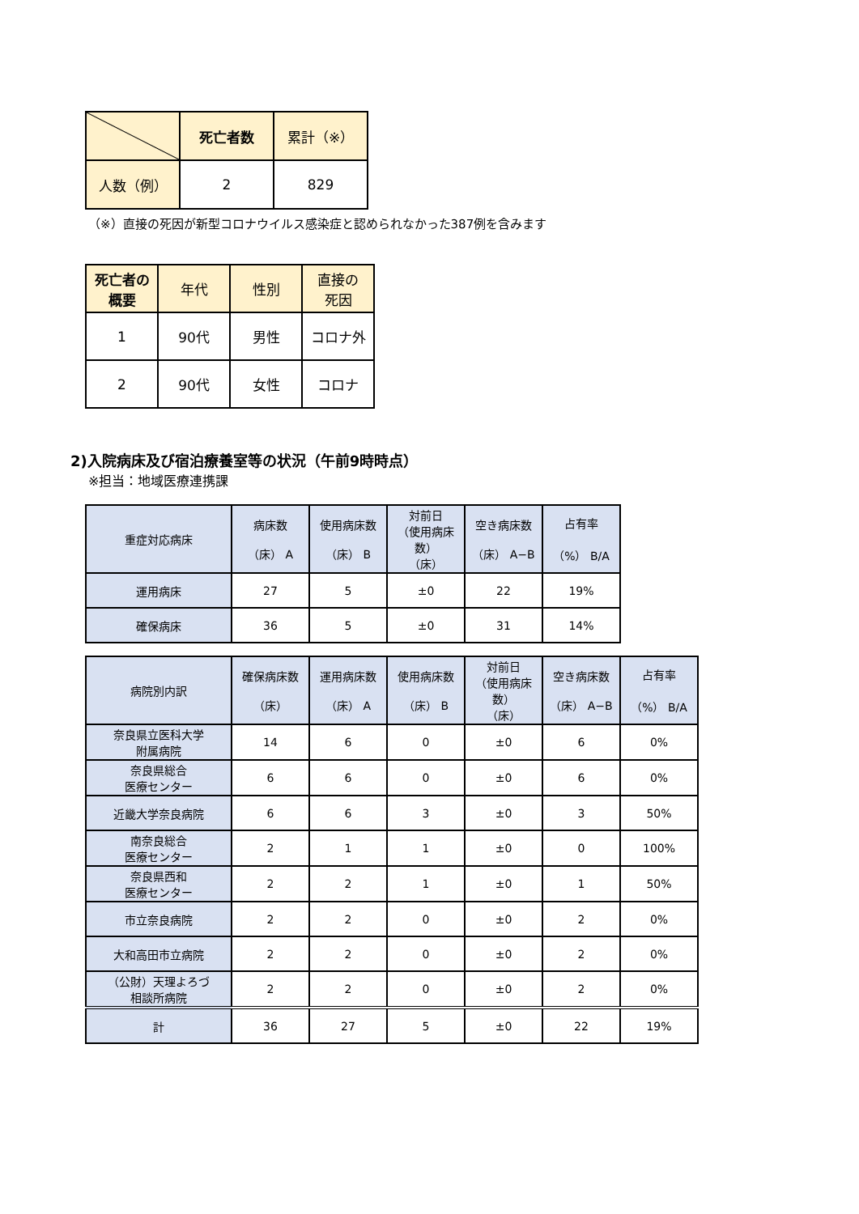| | 死亡者数 | 累計（※） |
| --- | --- | --- |
| 人数（例） | 2 | 829 |
（※）直接の死因が新型コロナウイルス感染症と認められなかった387例を含みます
| 死亡者の 概要 | 年代 | 性別 | 直接の 死因 |
| --- | --- | --- | --- |
| 1 | 90代 | 男性 | コロナ外 |
| 2 | 90代 | 女性 | コロナ |
2)入院病床及び宿泊療養室等の状況（午前9時時点）
※担当：地域医療連携課
| 重症対応病床 | 病床数 （床） A | 使用病床数 （床） B | 対前日 （使用病床数） （床） | 空き病床数 （床） A−B | 占有率 （%） B/A |
| --- | --- | --- | --- | --- | --- |
| 運用病床 | 27 | 5 | ±0 | 22 | 19% |
| 確保病床 | 36 | 5 | ±0 | 31 | 14% |
| 病院別内訳 | 確保病床数 （床） | 運用病床数 （床） A | 使用病床数 （床） B | 対前日 （使用病床数） （床） | 空き病床数 （床） A−B | 占有率 （%） B/A |
| --- | --- | --- | --- | --- | --- | --- |
| 奈良県立医科大学 附属病院 | 14 | 6 | 0 | ±0 | 6 | 0% |
| 奈良県総合 医療センター | 6 | 6 | 0 | ±0 | 6 | 0% |
| 近畿大学奈良病院 | 6 | 6 | 3 | ±0 | 3 | 50% |
| 南奈良総合 医療センター | 2 | 1 | 1 | ±0 | 0 | 100% |
| 奈良県西和 医療センター | 2 | 2 | 1 | ±0 | 1 | 50% |
| 市立奈良病院 | 2 | 2 | 0 | ±0 | 2 | 0% |
| 大和高田市立病院 | 2 | 2 | 0 | ±0 | 2 | 0% |
| （公財）天理よろづ 相談所病院 | 2 | 2 | 0 | ±0 | 2 | 0% |
| 計 | 36 | 27 | 5 | ±0 | 22 | 19% |